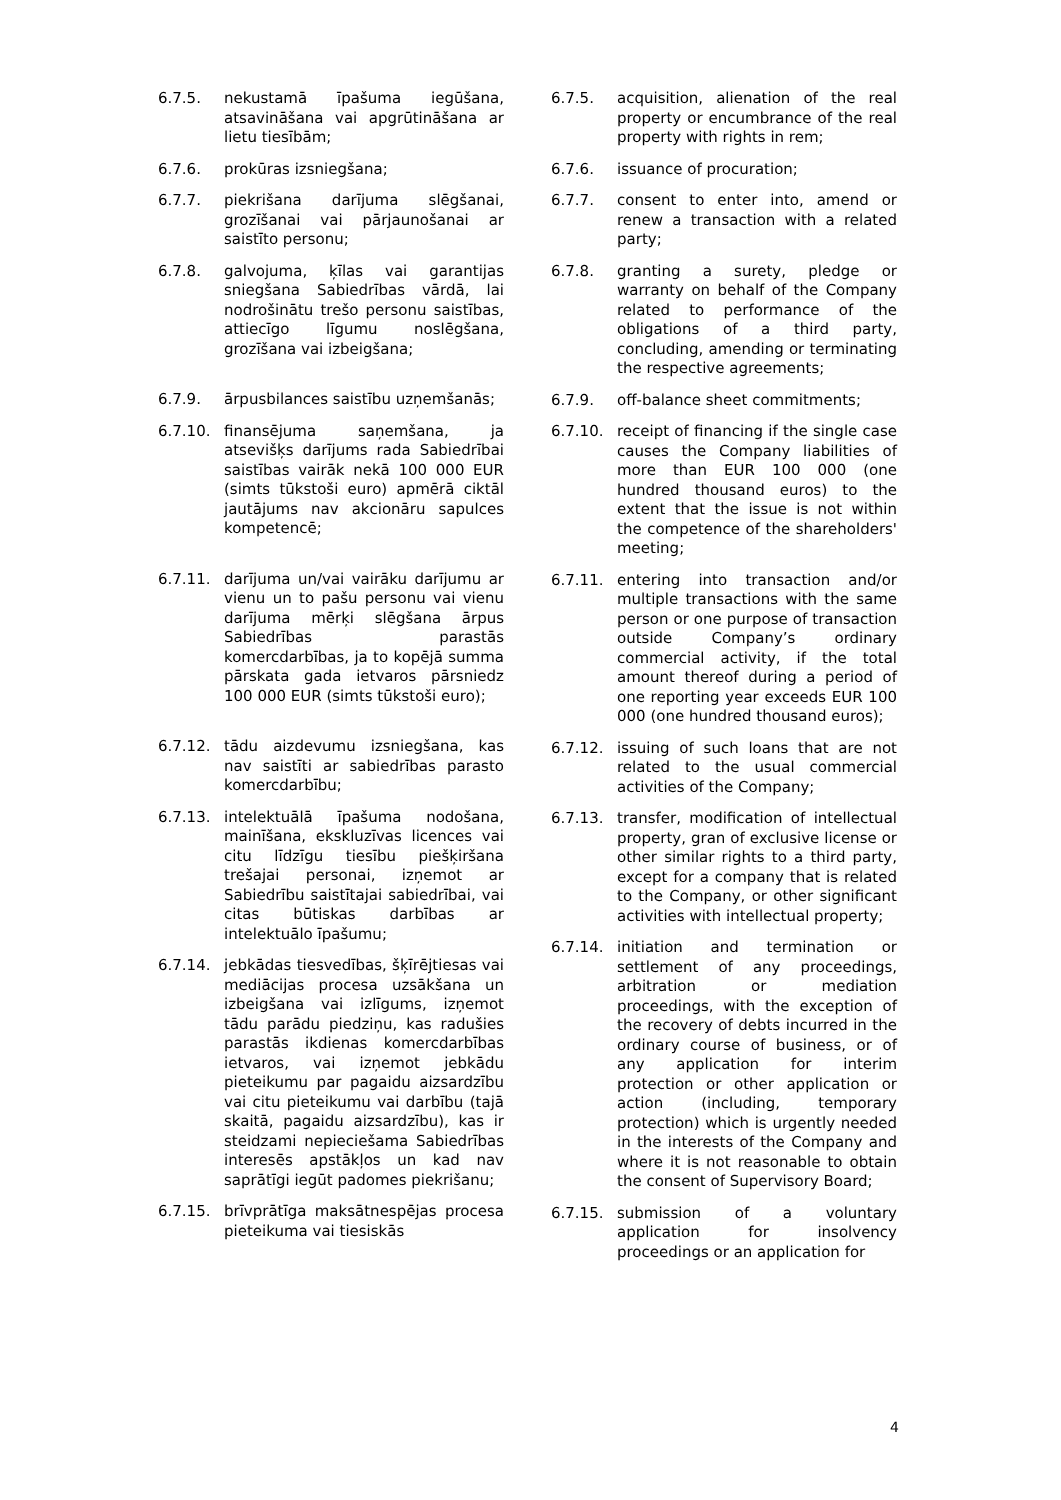6.7.5. nekustamā īpašuma iegūšana, atsavināšana vai apgrūtināšana ar lietu tiesībām;
6.7.6. prokūras izsniegšana;
6.7.7. piekrišana darījuma slēgšanai, grozīšanai vai pārjaunošanai ar saistīto personu;
6.7.8. galvojuma, ķīlas vai garantijas sniegšana Sabiedrības vārdā, lai nodrošinātu trešo personu saistības, attiecīgo līgumu noslēgšana, grozīšana vai izbeigšana;
6.7.9. ārpusbilances saistību uzņemšanās;
6.7.10. finansējuma saņemšana, ja atsevišķs darījums rada Sabiedrībai saistības vairāk nekā 100 000 EUR (simts tūkstoši euro) apmērā ciktāl jautājums nav akcionāru sapulces kompetencē;
6.7.11. darījuma un/vai vairāku darījumu ar vienu un to pašu personu vai vienu darījuma mērķi slēgšana ārpus Sabiedrības parastās komercdarbības, ja to kopējā summa pārskata gada ietvaros pārsniedz 100 000 EUR (simts tūkstoši euro);
6.7.12. tādu aizdevumu izsniegšana, kas nav saistīti ar sabiedrības parasto komercdarbību;
6.7.13. intelektuālā īpašuma nodošana, mainīšana, ekskluzīvas licences vai citu līdzīgu tiesību piešķiršana trešajai personai, izņemot ar Sabiedrību saistītajai sabiedrībai, vai citas būtiskas darbības ar intelektuālo īpašumu;
6.7.14. jebkādas tiesvedības, šķīrējtiesas vai mediācijas procesa uzsākšana un izbeigšana vai izlīgums, izņemot tādu parādu piedziņu, kas radušies parastās ikdienas komercdarbības ietvaros, vai izņemot jebkādu pieteikumu par pagaidu aizsardzību vai citu pieteikumu vai darbību (tajā skaitā, pagaidu aizsardzību), kas ir steidzami nepieciešama Sabiedrības interesēs apstākļos un kad nav saprātīgi iegūt padomes piekrišanu;
6.7.15. brīvprātīga maksātnespējas procesa pieteikuma vai tiesiskās
6.7.5. acquisition, alienation of the real property or encumbrance of the real property with rights in rem;
6.7.6. issuance of procuration;
6.7.7. consent to enter into, amend or renew a transaction with a related party;
6.7.8. granting a surety, pledge or warranty on behalf of the Company related to performance of the obligations of a third party, concluding, amending or terminating the respective agreements;
6.7.9. off-balance sheet commitments;
6.7.10. receipt of financing if the single case causes the Company liabilities of more than EUR 100 000 (one hundred thousand euros) to the extent that the issue is not within the competence of the shareholders' meeting;
6.7.11. entering into transaction and/or multiple transactions with the same person or one purpose of transaction outside Company’s ordinary commercial activity, if the total amount thereof during a period of one reporting year exceeds EUR 100 000 (one hundred thousand euros);
6.7.12. issuing of such loans that are not related to the usual commercial activities of the Company;
6.7.13. transfer, modification of intellectual property, gran of exclusive license or other similar rights to a third party, except for a company that is related to the Company, or other significant activities with intellectual property;
6.7.14. initiation and termination or settlement of any proceedings, arbitration or mediation proceedings, with the exception of the recovery of debts incurred in the ordinary course of business, or of any application for interim protection or other application or action (including, temporary protection) which is urgently needed in the interests of the Company and where it is not reasonable to obtain the consent of Supervisory Board;
6.7.15. submission of a voluntary application for insolvency proceedings or an application for
4